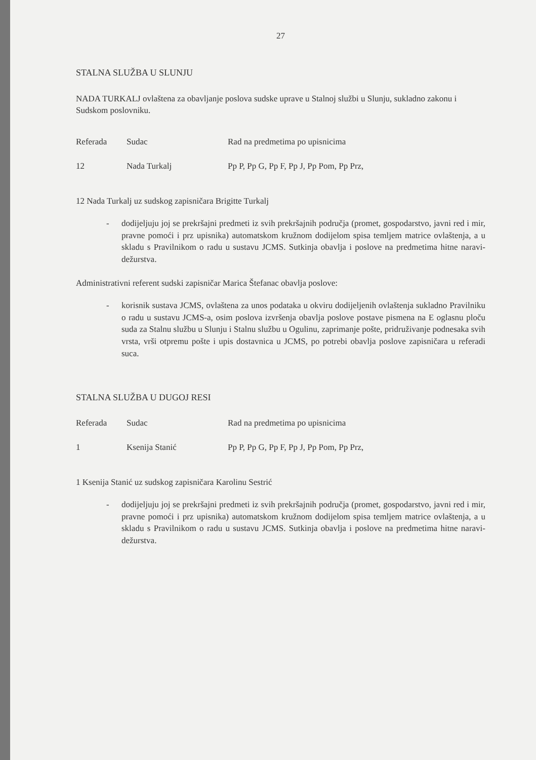27
STALNA SLUŽBA U SLUNJU
NADA TURKALJ ovlaštena za obavljanje poslova sudske uprave u Stalnoj službi u Slunju, sukladno zakonu i Sudskom poslovniku.
| Referada | Sudac | Rad na predmetima po upisnicima |
| 12 | Nada Turkalj | Pp P, Pp G, Pp F, Pp J, Pp Pom, Pp Prz, |
12 Nada Turkalj uz sudskog zapisničara Brigitte Turkalj
- dodijeljuju joj se prekršajni predmeti iz svih prekršajnih područja (promet, gospodarstvo, javni red i mir, pravne pomoći i prz upisnika) automatskom kružnom dodijelom spisa temljem matrice ovlaštenja, a u skladu s Pravilnikom o radu u sustavu JCMS. Sutkinja obavlja i poslove na predmetima hitne naravi-dežurstva.
Administrativni referent sudski zapisničar Marica Štefanac obavlja poslove:
- korisnik sustava JCMS, ovlaštena za unos podataka u okviru dodijeljenih ovlaštenja sukladno Pravilniku o radu u sustavu JCMS-a, osim poslova izvršenja obavlja poslove postave pismena na E oglasnu ploču suda za Stalnu službu u Slunju i Stalnu službu u Ogulinu, zaprimanje pošte, pridruživanje podnesaka svih vrsta, vrši otpremu pošte i upis dostavnica u JCMS, po potrebi obavlja poslove zapisničara u referadi suca.
STALNA SLUŽBA U DUGOJ RESI
| Referada | Sudac | Rad na predmetima po upisnicima |
| 1 | Ksenija Stanić | Pp P, Pp G, Pp F, Pp J, Pp Pom, Pp Prz, |
1 Ksenija Stanić uz sudskog zapisničara Karolinu Sestrić
- dodijeljuju joj se prekršajni predmeti iz svih prekršajnih područja (promet, gospodarstvo, javni red i mir, pravne pomoći i prz upisnika) automatskom kružnom dodijelom spisa temljem matrice ovlaštenja, a u skladu s Pravilnikom o radu u sustavu JCMS. Sutkinja obavlja i poslove na predmetima hitne naravi-dežurstva.